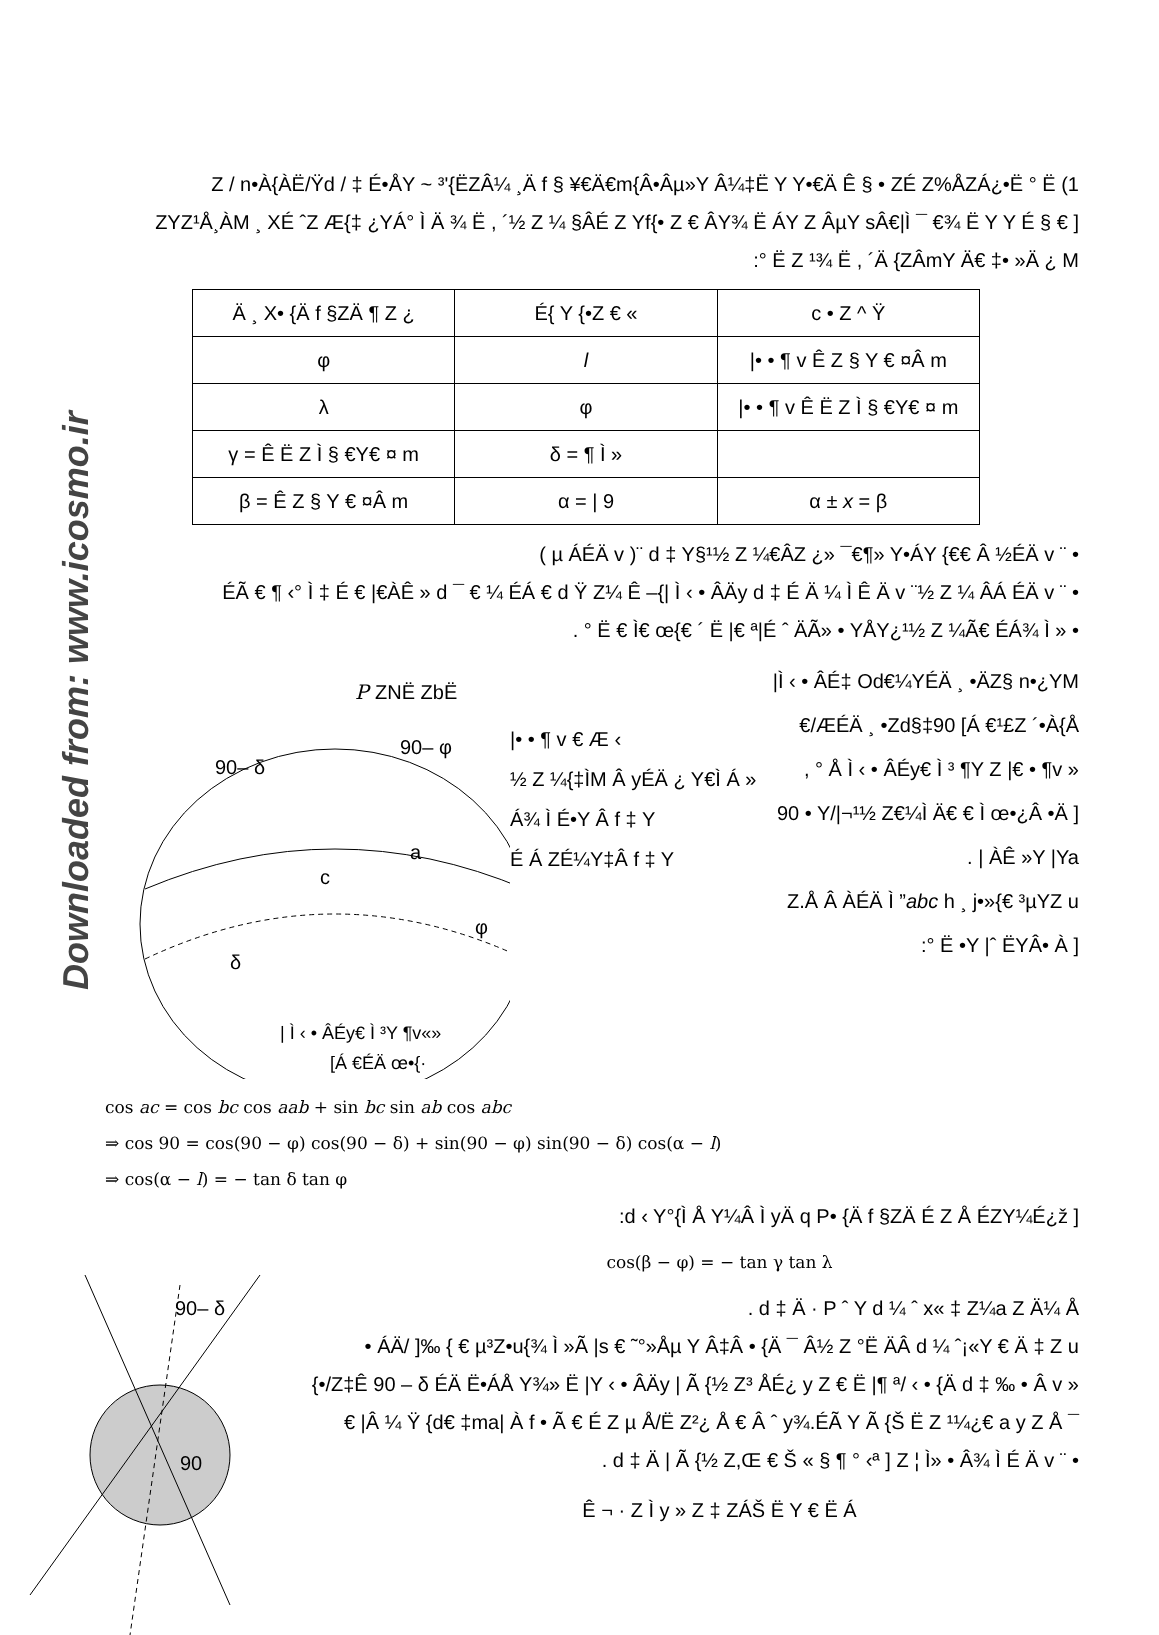Downloaded from: www.icosmo.ir
Z / n•À{ÀË/Ÿd / ‡ É•ÅY ~ ³'{ËZÂ¼ ¸Ä f § ¥€Ä€m{Â•Âµ»Y Â¼‡Ë Y Y•€Ä Ê § • ZÉ Z%ÅZÁ¿•Ë ° Ë (1
ZYZ¹Å¸ÀM ¸ XÉ ˆZ Æ{‡ ¿YÁ° Ì Ä ¾ Ë , ´½ Z ¼ §ÂÉ Z Yf{• Z € ÂY¾ Ë ÁY Z ÂµY sÂ€|Ì ¯ €¾ Ë Y Y É § € ]
:° Ë Z ¹¾ Ë , ´Ä {ZÂmY Ä€ ‡• »Ä ¿ M
| Ä ¸ X• {Ä f §ZÄ ¶ Z ¿ | É{ Y {•Z € « | c • Z ^ Ÿ |
| φ | l | /• • ¶ v Ê Z § Y € ¤Â m |
| λ | φ | /• • ¶ v Ê Ë Z Ì § €Y€ ¤ m |
| γ = Ê Ë Z Ì § €Y€ ¤ m | δ = ¶ Ì » | |
| β = Ê Z § Y € ¤Â m | α = / 9 | α ± x = β |
( µ ÁÉÄ v )¨ d ‡ Y§¹½ Z ¼€ÂZ ¿» ¯€¶» Y•ÁY {€€ Â ½ÉÄ v ¨ •
ÉÃ € ¶ ‹° Ì ‡ É € |€ÀÊ » d ¯ € ¼ ÉÁ € d Ÿ Z¼ Ê –{| Ì ‹ • ÂÄy d ‡ É Ä ¼ Ì Ê Ä v ¨½ Z ¼ ÂÁ ÉÄ v ¨ •
. ° Ë € Ì€ œ{€ ´ Ë |€ ª|É ˆ ÄÃ» • YÅY¿¹½ Z ¼Ã€ ÉÁ¾ Ì » •
P
ZNË ZbË
90– δ
90– φ
a
c
δ
φ
| Ì ‹ • ÂÉy€ Ì ³Y ¶v«»
[Á €ÉÄ œ•{·
|• • ¶ v € Æ ‹
½ Z ¼{‡ÌM Â yÉÄ ¿ Y€Ì Á »
Á¾ Ì É•Y Â f ‡ Y
É Á ZÉ¼Y‡Â f ‡ Y
|Ì ‹ • ÂÉ‡ Od€¼YÉÄ ¸ •ÄZ§ n•¿YM
€/ÆÉÄ ¸ •Zd§‡90 [Á €¹£Z ´•À{Å
, ° Å Ì ‹ • ÂÉy€ Ì ³ ¶Y Z |€ • ¶v »
90 • Y/|¬¹½ Z€¼Ì Ä€ € Ì œ•¿Â •Ä ]
. | ÀÊ »Y |Ya
Z.Å Â ÀÉÄ Ì ”abc h ¸ j•»{€ ³µYZ u
:° Ë •Y |ˆ ËYÂ• À ]
cos ac = cos bc cos aab + sin bc sin ab cos abc
⇒ cos 90 = cos(90 − φ) cos(90 − δ) + sin(90 − φ) sin(90 − δ) cos(α − l)
⇒ cos(α − l) = − tan δ tan φ
:d ‹ Y°{Ì Å Y¼Â Ì yÄ q P• {Ä f §ZÄ É Z Å ÉZY¼É¿ž ]
90– δ
90
cos(β − φ) = − tan γ tan λ
. d ‡ Ä · P ˆ Y d ¼ ˆ x« ‡ Z¼a Z Ä¼ Å
• ÁÄ/ ]‰ { € µ³Z•u{¾ Ì »Ã |s € ˜°»Åµ Y Â‡Â • {Ä ¯ Â½ Z °Ë ÄÂ d ¼ ˆ¡«Y € Ä ‡ Z u
{•/Z‡Ê 90 – δ ÉÄ Ë•ÁÅ Y¾» Ë |Y ‹ • ÂÄy | Ã {½ Z³ ÅÉ¿ y Z € Ë |¶ ª/ ‹ • {Ä d ‡ ‰ • Â v »
€ |Â ¼ Ÿ {d€ ‡ma| À f • Ã € É Z µ Å/Ë Z²¿ Å € Â ˆ y¾.ÉÃ Y Ã {Š Ë Z ¹¼¿€ a y Z Å ¯
. d ‡ Ä | Ã {½ Z,Œ € Š « § ¶ ° ‹ª ] Z ¦ Ì» • Â¾ Ì É Ä v ¨ •
Ê ¬ · Z Ì y » Z ‡ ZÁŠ Ë Y € Ë Á